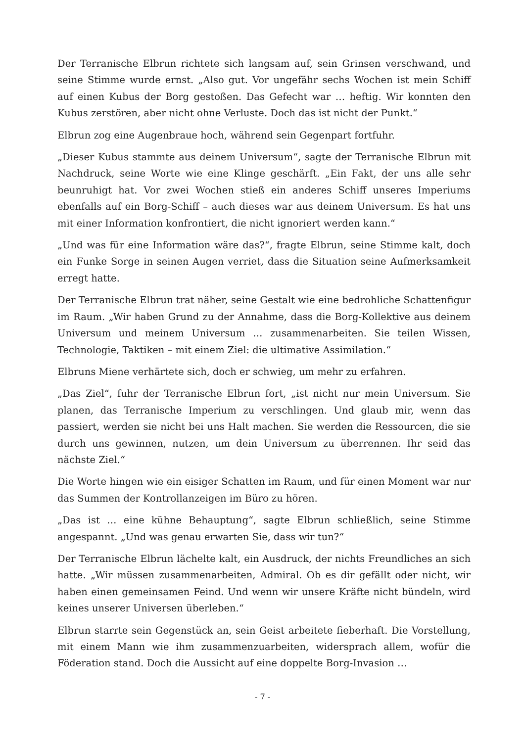Der Terranische Elbrun richtete sich langsam auf, sein Grinsen verschwand, und seine Stimme wurde ernst. „Also gut. Vor ungefähr sechs Wochen ist mein Schiff auf einen Kubus der Borg gestoßen. Das Gefecht war … heftig. Wir konnten den Kubus zerstören, aber nicht ohne Verluste. Doch das ist nicht der Punkt.“
Elbrun zog eine Augenbraue hoch, während sein Gegenpart fortfuhr.
„Dieser Kubus stammte aus deinem Universum“, sagte der Terranische Elbrun mit Nachdruck, seine Worte wie eine Klinge geschärft. „Ein Fakt, der uns alle sehr beunruhigt hat. Vor zwei Wochen stieß ein anderes Schiff unseres Imperiums ebenfalls auf ein Borg-Schiff – auch dieses war aus deinem Universum. Es hat uns mit einer Information konfrontiert, die nicht ignoriert werden kann.“
„Und was für eine Information wäre das?“, fragte Elbrun, seine Stimme kalt, doch ein Funke Sorge in seinen Augen verriet, dass die Situation seine Aufmerksamkeit erregt hatte.
Der Terranische Elbrun trat näher, seine Gestalt wie eine bedrohliche Schattenfigur im Raum. „Wir haben Grund zu der Annahme, dass die Borg-Kollektive aus deinem Universum und meinem Universum … zusammenarbeiten. Sie teilen Wissen, Technologie, Taktiken – mit einem Ziel: die ultimative Assimilation.“
Elbruns Miene verhärtete sich, doch er schwieg, um mehr zu erfahren.
„Das Ziel“, fuhr der Terranische Elbrun fort, „ist nicht nur mein Universum. Sie planen, das Terranische Imperium zu verschlingen. Und glaub mir, wenn das passiert, werden sie nicht bei uns Halt machen. Sie werden die Ressourcen, die sie durch uns gewinnen, nutzen, um dein Universum zu überrennen. Ihr seid das nächste Ziel.“
Die Worte hingen wie ein eisiger Schatten im Raum, und für einen Moment war nur das Summen der Kontrollanzeigen im Büro zu hören.
„Das ist … eine kühne Behauptung“, sagte Elbrun schließlich, seine Stimme angespannt. „Und was genau erwarten Sie, dass wir tun?“
Der Terranische Elbrun lächelte kalt, ein Ausdruck, der nichts Freundliches an sich hatte. „Wir müssen zusammenarbeiten, Admiral. Ob es dir gefällt oder nicht, wir haben einen gemeinsamen Feind. Und wenn wir unsere Kräfte nicht bündeln, wird keines unserer Universen überleben.“
Elbrun starrte sein Gegenstück an, sein Geist arbeitete fieberhaft. Die Vorstellung, mit einem Mann wie ihm zusammenzuarbeiten, widersprach allem, wofür die Föderation stand. Doch die Aussicht auf eine doppelte Borg-Invasion …
- 7 -